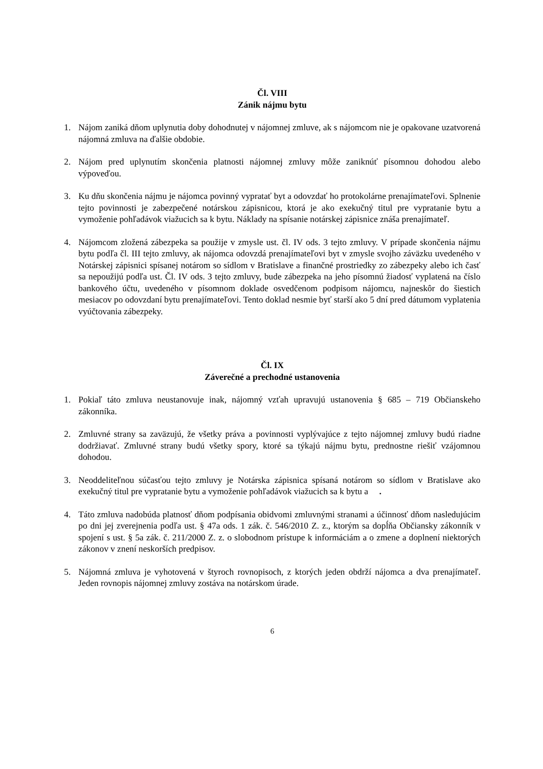Čl. VIII
Zánik nájmu bytu
1. Nájom zaniká dňom uplynutia doby dohodnutej v nájomnej zmluve, ak s nájomcom nie je opakovane uzatvorená nájomná zmluva na ďalšie obdobie.
2. Nájom pred uplynutím skončenia platnosti nájomnej zmluvy môže zaniknúť písomnou dohodou alebo výpoveďou.
3. Ku dňu skončenia nájmu je nájomca povinný vypratať byt a odovzdať ho protokolárne prenajímateľovi. Splnenie tejto povinnosti je zabezpečené notárskou zápisnicou, ktorá je ako exekučný titul pre vypratanie bytu a vymoženie pohľadávok viažucich sa k bytu. Náklady na spísanie notárskej zápisnice znáša prenajímateľ.
4. Nájomcom zložená zábezpeka sa použije v zmysle ust. čl. IV ods. 3 tejto zmluvy. V prípade skončenia nájmu bytu podľa čl. III tejto zmluvy, ak nájomca odovzdá prenajímateľovi byt v zmysle svojho záväzku uvedeného v Notárskej zápisnici spísanej notárom so sídlom v Bratislave a finančné prostriedky zo zábezpeky alebo ich časť sa nepoužijú podľa ust. Čl. IV ods. 3 tejto zmluvy, bude zábezpeka na jeho písomnú žiadosť vyplatená na číslo bankového účtu, uvedeného v písomnom doklade osvedčenom podpisom nájomcu, najneskôr do šiestich mesiacov po odovzdaní bytu prenajímateľovi. Tento doklad nesmie byť starší ako 5 dní pred dátumom vyplatenia vyúčtovania zábezpeky.
Čl. IX
Záverečné a prechodné ustanovenia
1. Pokiaľ táto zmluva neustanovuje inak, nájomný vzťah upravujú ustanovenia § 685 – 719 Občianskeho zákonníka.
2. Zmluvné strany sa zaväzujú, že všetky práva a povinnosti vyplývajúce z tejto nájomnej zmluvy budú riadne dodržiavať. Zmluvné strany budú všetky spory, ktoré sa týkajú nájmu bytu, prednostne riešiť vzájomnou dohodou.
3. Neoddeliteľnou súčasťou tejto zmluvy je Notárska zápisnica spísaná notárom so sídlom v Bratislave ako exekučný titul pre vypratanie bytu a vymoženie pohľadávok viažucich sa k bytu a .
4. Táto zmluva nadobúda platnosť dňom podpísania obidvomi zmluvnými stranami a účinnosť dňom nasledujúcim po dni jej zverejnenia podľa ust. § 47a ods. 1 zák. č. 546/2010 Z. z., ktorým sa dopĺňa Občiansky zákonník v spojení s ust. § 5a zák. č. 211/2000 Z. z. o slobodnom prístupe k informáciám a o zmene a doplnení niektorých zákonov v znení neskorších predpisov.
5. Nájomná zmluva je vyhotovená v štyroch rovnopisoch, z ktorých jeden obdrží nájomca a dva prenajímateľ. Jeden rovnopis nájomnej zmluvy zostáva na notárskom úrade.
6